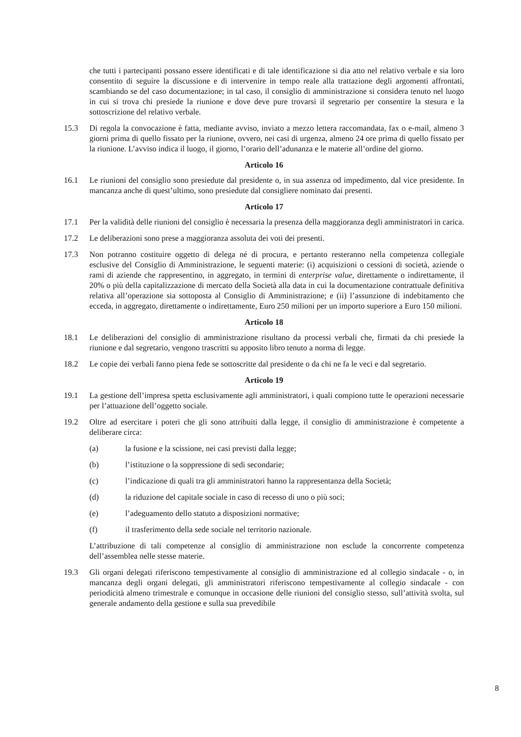che tutti i partecipanti possano essere identificati e di tale identificazione si dia atto nel relativo verbale e sia loro consentito di seguire la discussione e di intervenire in tempo reale alla trattazione degli argomenti affrontati, scambiando se del caso documentazione; in tal caso, il consiglio di amministrazione si considera tenuto nel luogo in cui si trova chi presiede la riunione e dove deve pure trovarsi il segretario per consentire la stesura e la sottoscrizione del relativo verbale.
15.3 Di regola la convocazione è fatta, mediante avviso, inviato a mezzo lettera raccomandata, fax o e-mail, almeno 3 giorni prima di quello fissato per la riunione, ovvero, nei casi di urgenza, almeno 24 ore prima di quello fissato per la riunione. L’avviso indica il luogo, il giorno, l’orario dell’adunanza e le materie all’ordine del giorno.
Articolo 16
16.1 Le riunioni del consiglio sono presiedute dal presidente o, in sua assenza od impedimento, dal vice presidente. In mancanza anche di quest’ultimo, sono presiedute dal consigliere nominato dai presenti.
Articolo 17
17.1 Per la validità delle riunioni del consiglio è necessaria la presenza della maggioranza degli amministratori in carica.
17.2 Le deliberazioni sono prese a maggioranza assoluta dei voti dei presenti.
17.3 Non potranno costituire oggetto di delega né di procura, e pertanto resteranno nella competenza collegiale esclusive del Consiglio di Amministrazione, le seguenti materie: (i) acquisizioni o cessioni di società, aziende o rami di aziende che rappresentino, in aggregato, in termini di enterprise value, direttamente o indirettamente, il 20% o più della capitalizzazione di mercato della Società alla data in cui la documentazione contrattuale definitiva relativa all’operazione sia sottoposta al Consiglio di Amministrazione; e (ii) l’assunzione di indebitamento che ecceda, in aggregato, direttamente o indirettamente, Euro 250 milioni per un importo superiore a Euro 150 milioni.
Articolo 18
18.1 Le deliberazioni del consiglio di amministrazione risultano da processi verbali che, firmati da chi presiede la riunione e dal segretario, vengono trascritti su apposito libro tenuto a norma di legge.
18.2 Le copie dei verbali fanno piena fede se sottoscritte dal presidente o da chi ne fa le veci e dal segretario.
Articolo 19
19.1 La gestione dell’impresa spetta esclusivamente agli amministratori, i quali compiono tutte le operazioni necessarie per l’attuazione dell’oggetto sociale.
19.2 Oltre ad esercitare i poteri che gli sono attribuiti dalla legge, il consiglio di amministrazione è competente a deliberare circa:
(a) la fusione e la scissione, nei casi previsti dalla legge;
(b) l’istituzione o la soppressione di sedi secondarie;
(c) l’indicazione di quali tra gli amministratori hanno la rappresentanza della Società;
(d) la riduzione del capitale sociale in caso di recesso di uno o più soci;
(e) l’adeguamento dello statuto a disposizioni normative;
(f) il trasferimento della sede sociale nel territorio nazionale.
L’attribuzione di tali competenze al consiglio di amministrazione non esclude la concorrente competenza dell’assemblea nelle stesse materie.
19.3 Gli organi delegati riferiscono tempestivamente al consiglio di amministrazione ed al collegio sindacale - o, in mancanza degli organi delegati, gli amministratori riferiscono tempestivamente al collegio sindacale - con periodicità almeno trimestrale e comunque in occasione delle riunioni del consiglio stesso, sull’attività svolta, sul generale andamento della gestione e sulla sua prevedibile
8